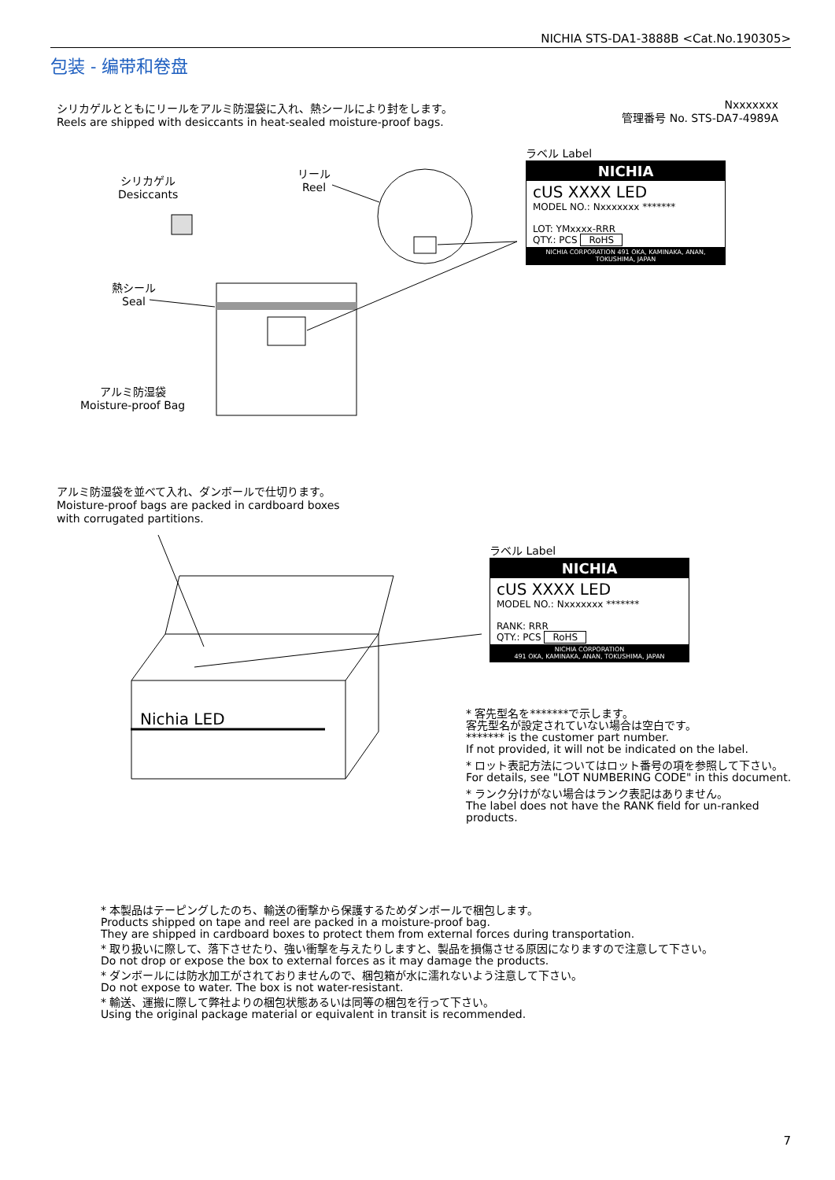NICHIA STS-DA1-3888B <Cat.No.190305>
包装 - 编带和卷盘
シリカゲルとともにリールをアルミ防湿袋に入れ、熱シールにより封をします。
Reels are shipped with desiccants in heat-sealed moisture-proof bags.
Nxxxxxxx
管理番号 No. STS-DA7-4989A
シリカゲル
Desiccants
リール
Reel
熱シール
Seal
アルミ防湿袋
Moisture-proof Bag
Nichia LED
ラベル Label
NICHIA
cUS XXXX LED
MODEL NO.: Nxxxxxxx *******
LOT: YMxxxx-RRR
QTY.: PCS RoHS
NICHIA CORPORATION 491 OKA, KAMINAKA, ANAN, TOKUSHIMA, JAPAN
アルミ防湿袋を並べて入れ、ダンボールで仕切ります。
Moisture-proof bags are packed in cardboard boxes
with corrugated partitions.
ラベル Label
NICHIA
cUS XXXX LED
MODEL NO.: Nxxxxxxx *******
RANK: RRR
QTY.: PCS RoHS
NICHIA CORPORATION
491 OKA, KAMINAKA, ANAN, TOKUSHIMA, JAPAN
* 客先型名を*******で示します。
客先型名が設定されていない場合は空白です。
******* is the customer part number.
If not provided, it will not be indicated on the label.
* ロット表記方法についてはロット番号の項を参照して下さい。
For details, see "LOT NUMBERING CODE" in this document.
* ランク分けがない場合はランク表記はありません。
The label does not have the RANK field for un-ranked products.
* 本製品はテーピングしたのち、輸送の衝撃から保護するためダンボールで梱包します。
Products shipped on tape and reel are packed in a moisture-proof bag.
They are shipped in cardboard boxes to protect them from external forces during transportation.
* 取り扱いに際して、落下させたり、強い衝撃を与えたりしますと、製品を損傷させる原因になりますので注意して下さい。
Do not drop or expose the box to external forces as it may damage the products.
* ダンボールには防水加工がされておりませんので、梱包箱が水に濡れないよう注意して下さい。
Do not expose to water. The box is not water-resistant.
* 輸送、運搬に際して弊社よりの梱包状態あるいは同等の梱包を行って下さい。
Using the original package material or equivalent in transit is recommended.
7